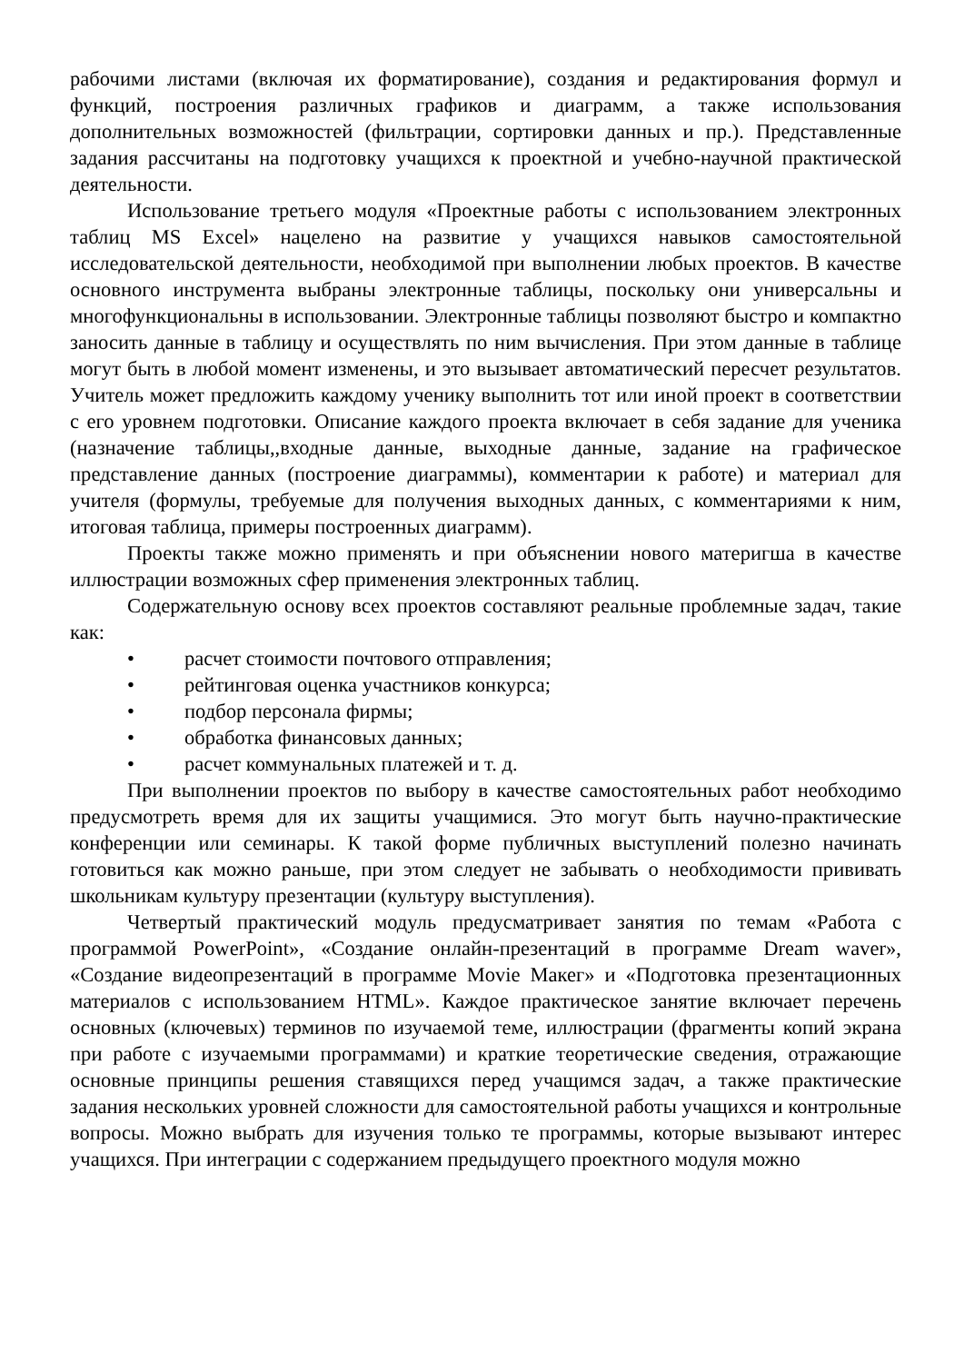рабочими листами (включая их форматирование), создания и редактирования формул и функций, построения различных графиков и диаграмм, а также использования дополнительных возможностей (фильтрации, сортировки данных и пр.). Представленные задания рассчитаны на подготовку учащихся к проектной и учебно-научной практической деятельности.
Использование третьего модуля «Проектные работы с использованием электронных таблиц MS Excel» нацелено на развитие у учащихся навыков самостоятельной исследовательской деятельности, необходимой при выполнении любых проектов. В качестве основного инструмента выбраны электронные таблицы, поскольку они универсальны и многофункциональны в использовании. Электронные таблицы позволяют быстро и компактно заносить данные в таблицу и осуществлять по ним вычисления. При этом данные в таблице могут быть в любой момент изменены, и это вызывает автоматический пересчет результатов. Учитель может предложить каждому ученику выполнить тот или иной проект в соответствии с его уровнем подготовки. Описание каждого проекта включает в себя задание для ученика (назначение таблицы,,входные данные, выходные данные, задание на графическое представление данных (построение диаграммы), комментарии к работе) и материал для учителя (формулы, требуемые для получения выходных данных, с комментариями к ним, итоговая таблица, примеры построенных диаграмм).
Проекты также можно применять и при объяснении нового материгша в качестве иллюстрации возможных сфер применения электронных таблиц.
Содержательную основу всех проектов составляют реальные проблемные задач, такие как:
• расчет стоимости почтового отправления;
• рейтинговая оценка участников конкурса;
• подбор персонала фирмы;
• обработка финансовых данных;
• расчет коммунальных платежей и т. д.
При выполнении проектов по выбору в качестве самостоятельных работ необходимо предусмотреть время для их защиты учащимися. Это могут быть научно-практические конференции или семинары. К такой форме публичных выступлений полезно начинать готовиться как можно раньше, при этом следует не забывать о необходимости прививать школьникам культуру презентации (культуру выступления).
Четвертый практический модуль предусматривает занятия по темам «Работа с программой PowerPoint», «Создание онлайн-презентаций в программе Dream waver», «Создание видеопрезентаций в программе Movie Макег» и «Подготовка презентационных материалов с использованием HTML». Каждое практическое занятие включает перечень основных (ключевых) терминов по изучаемой теме, иллюстрации (фрагменты копий экрана при работе с изучаемыми программами) и краткие теоретические сведения, отражающие основные принципы решения ставящихся перед учащимся задач, а также практические задания нескольких уровней сложности для самостоятельной работы учащихся и контрольные вопросы. Можно выбрать для изучения только те программы, которые вызывают интерес учащихся. При интеграции с содержанием предыдущего проектного модуля можно